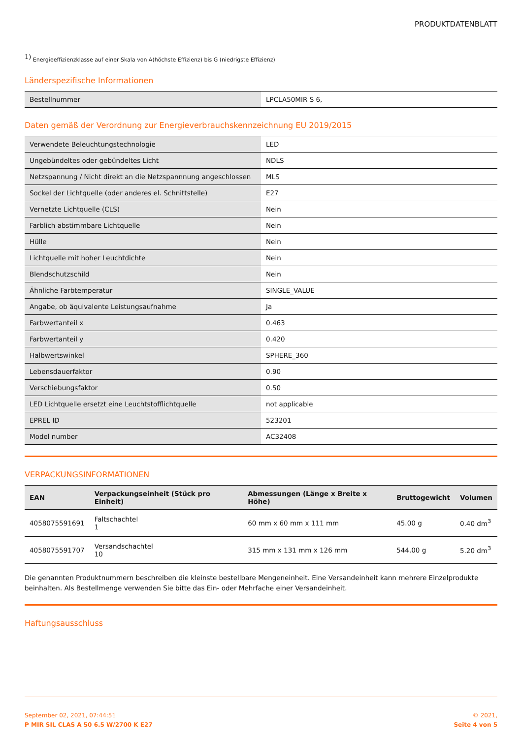PRODUKTDATENBLATT
<sup>1)</sup> Energieeffizienzklasse auf einer Skala von A(höchste Effizienz) bis G (niedrigste Effizienz)
Länderspezifische Informationen
| Bestellnummer | LPCLA50MIR S 6, |
Daten gemäß der Verordnung zur Energieverbrauchskennzeichnung EU 2019/2015
| Verwendete Beleuchtungstechnologie | LED |
| Ungebündeltes oder gebündeltes Licht | NDLS |
| Netzspannung / Nicht direkt an die Netzspannnung angeschlossen | MLS |
| Sockel der Lichtquelle (oder anderes el. Schnittstelle) | E27 |
| Vernetzte Lichtquelle (CLS) | Nein |
| Farblich abstimmbare Lichtquelle | Nein |
| Hülle | Nein |
| Lichtquelle mit hoher Leuchtdichte | Nein |
| Blendschutzschild | Nein |
| Ähnliche Farbtemperatur | SINGLE_VALUE |
| Angabe, ob äquivalente Leistungsaufnahme | Ja |
| Farbwertanteil x | 0.463 |
| Farbwertanteil y | 0.420 |
| Halbwertswinkel | SPHERE_360 |
| Lebensdauerfaktor | 0.90 |
| Verschiebungsfaktor | 0.50 |
| LED Lichtquelle ersetzt eine Leuchtstofflichtquelle | not applicable |
| EPREL ID | 523201 |
| Model number | AC32408 |
VERPACKUNGSINFORMATIONEN
| EAN | Verpackungseinheit (Stück pro Einheit) | Abmessungen (Länge x Breite x Höhe) | Bruttogewicht | Volumen |
| --- | --- | --- | --- | --- |
| 4058075591691 | Faltschachtel 1 | 60 mm x 60 mm x 111 mm | 45.00 g | 0.40 dm<sup>3</sup> |
| 4058075591707 | Versandschachtel 10 | 315 mm x 131 mm x 126 mm | 544.00 g | 5.20 dm<sup>3</sup> |
Die genannten Produktnummern beschreiben die kleinste bestellbare Mengeneinheit. Eine Versandeinheit kann mehrere Einzelprodukte beinhalten. Als Bestellmenge verwenden Sie bitte das Ein- oder Mehrfache einer Versandeinheit.
Haftungsausschluss
September 02, 2021, 07:44:51
P MIR SIL CLAS A 50 6.5 W/2700 K E27
© 2021,
Seite 4 von 5